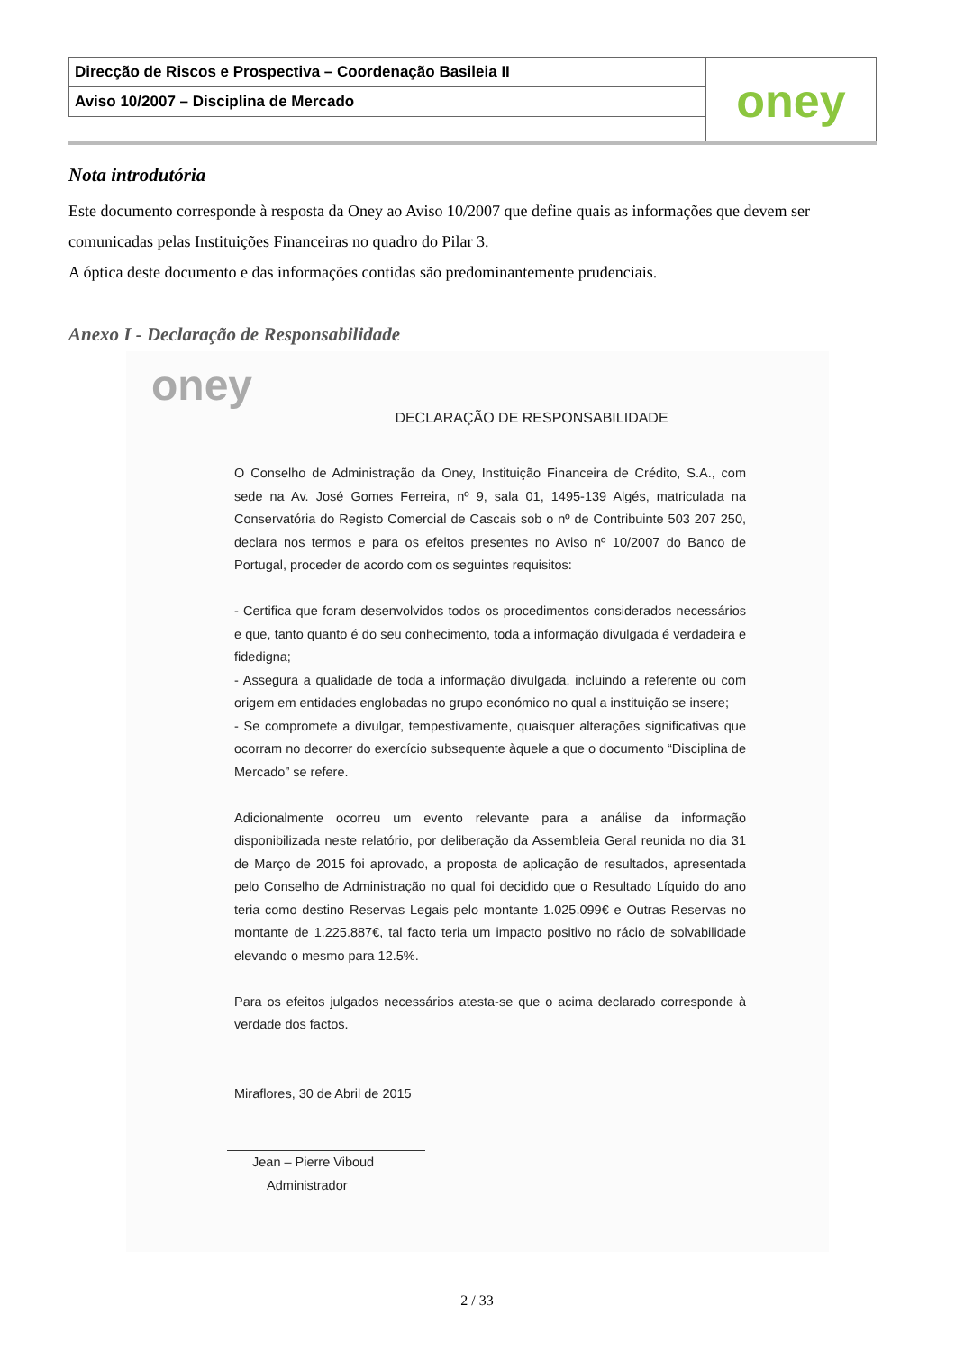| Direcção de Riscos e Prospectiva – Coordenação Basileia II | oney |
| Aviso 10/2007 – Disciplina de Mercado | |
Nota introdutória
Este documento corresponde à resposta da Oney ao Aviso 10/2007 que define quais as informações que devem ser comunicadas pelas Instituições Financeiras no quadro do Pilar 3.
A óptica deste documento e das informações contidas são predominantemente prudenciais.
Anexo I - Declaração de Responsabilidade
oney
DECLARAÇÃO DE RESPONSABILIDADE
O Conselho de Administração da Oney, Instituição Financeira de Crédito, S.A., com sede na Av. José Gomes Ferreira, nº 9, sala 01, 1495-139 Algés, matriculada na Conservatória do Registo Comercial de Cascais sob o nº de Contribuinte 503 207 250, declara nos termos e para os efeitos presentes no Aviso nº 10/2007 do Banco de Portugal, proceder de acordo com os seguintes requisitos:
- Certifica que foram desenvolvidos todos os procedimentos considerados necessários e que, tanto quanto é do seu conhecimento, toda a informação divulgada é verdadeira e fidedigna;
- Assegura a qualidade de toda a informação divulgada, incluindo a referente ou com origem em entidades englobadas no grupo económico no qual a instituição se insere;
- Se compromete a divulgar, tempestivamente, quaisquer alterações significativas que ocorram no decorrer do exercício subsequente àquele a que o documento “Disciplina de Mercado” se refere.
Adicionalmente ocorreu um evento relevante para a análise da informação disponibilizada neste relatório, por deliberação da Assembleia Geral reunida no dia 31 de Março de 2015 foi aprovado, a proposta de aplicação de resultados, apresentada pelo Conselho de Administração no qual foi decidido que o Resultado Líquido do ano teria como destino Reservas Legais pelo montante 1.025.099€ e Outras Reservas no montante de 1.225.887€, tal facto teria um impacto positivo no rácio de solvabilidade elevando o mesmo para 12.5%.
Para os efeitos julgados necessários atesta-se que o acima declarado corresponde à verdade dos factos.
Miraflores, 30 de Abril de 2015
Jean – Pierre Viboud
Administrador
2 / 33